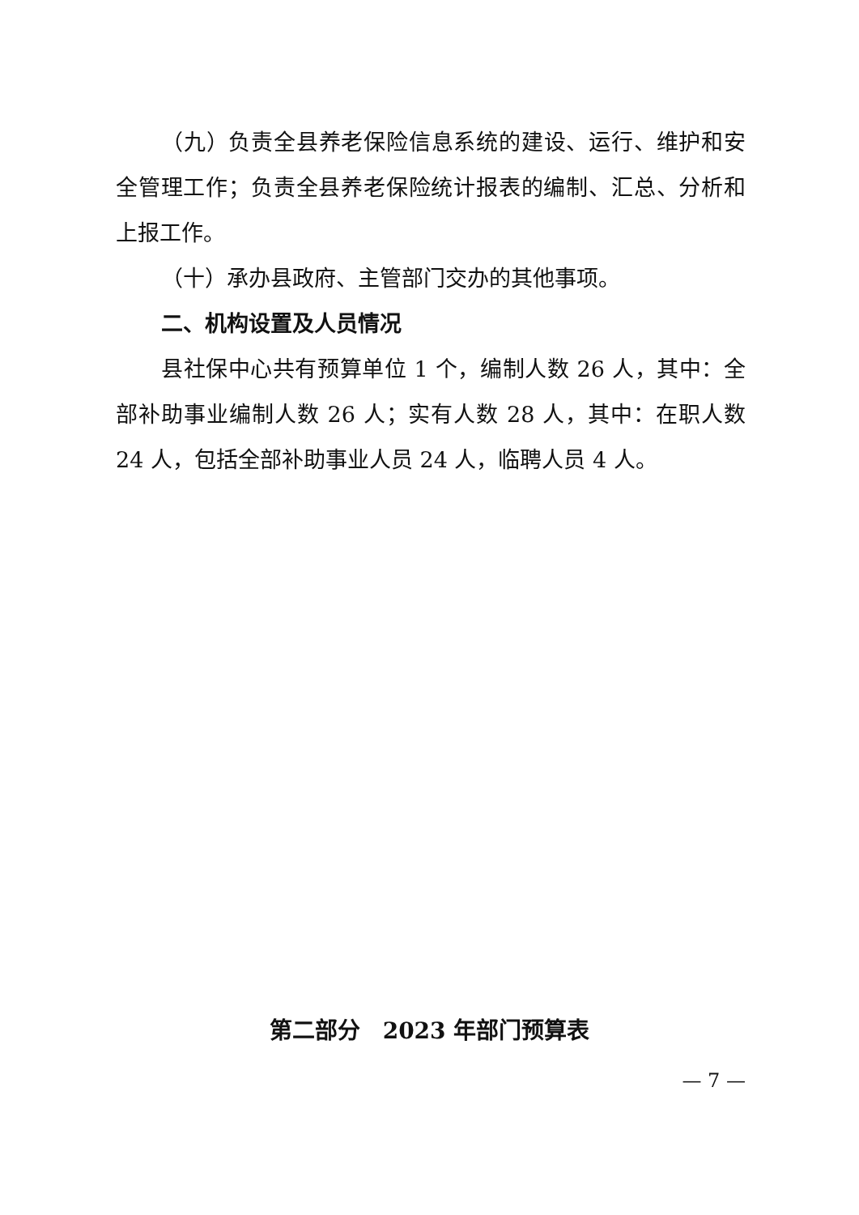（九）负责全县养老保险信息系统的建设、运行、维护和安全管理工作；负责全县养老保险统计报表的编制、汇总、分析和上报工作。
（十）承办县政府、主管部门交办的其他事项。
二、机构设置及人员情况
县社保中心共有预算单位 1 个，编制人数 26 人，其中：全部补助事业编制人数 26 人；实有人数 28 人，其中：在职人数 24 人，包括全部补助事业人员 24 人，临聘人员 4 人。
第二部分　2023 年部门预算表
— 7 —